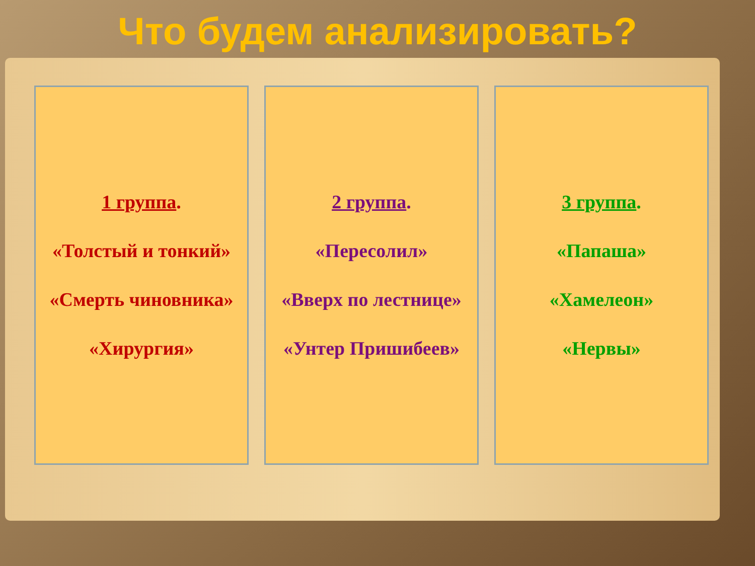Что будем анализировать?
1 группа.
«Толстый и тонкий»
«Смерть чиновника»
«Хирургия»
2 группа.
«Пересолил»
«Вверх по лестнице»
«Унтер Пришибеев»
3 группа.
«Папаша»
«Хамелеон»
«Нервы»